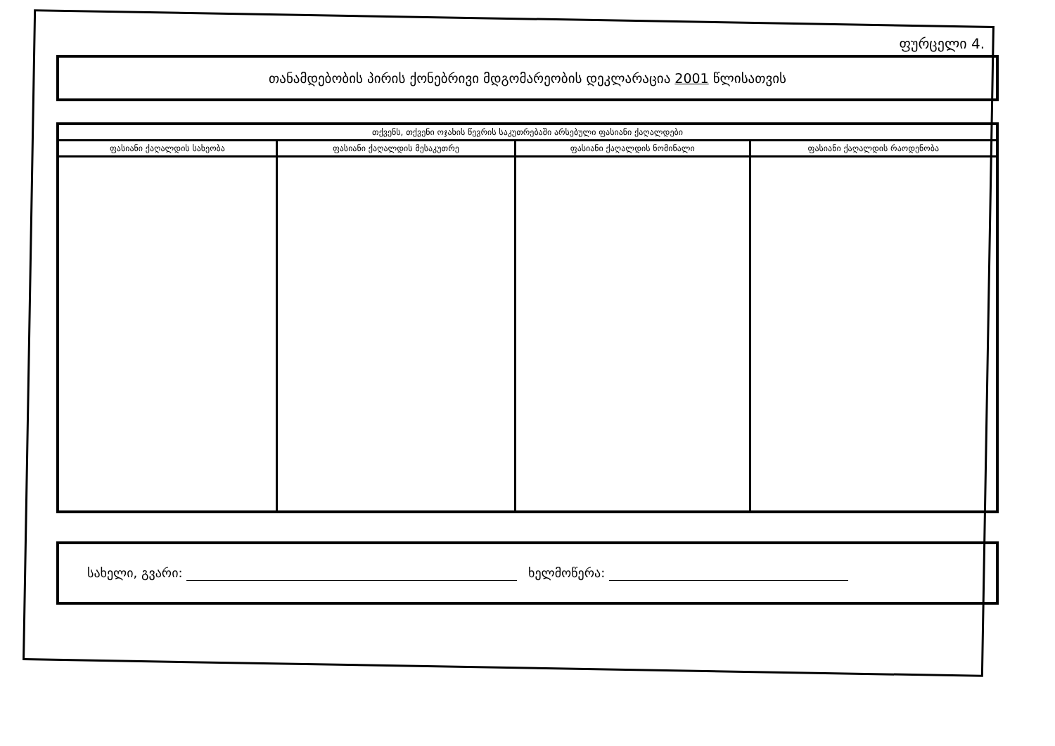ფურცელი 4.
თანამდებობის პირის ქონებრივი მდგომარეობის დეკლარაცია 2001 წლისათვის
| თქვენს, თქვენი ოჯახის წევრის საკუთრებაში არსებული ფასიანი ქაღალდები | | | |
| --- | --- | --- | --- |
| ფასიანი ქაღალდის სახეობა | ფასიანი ქაღალდის მესაკუთრე | ფასიანი ქაღალდის ნომინალი | ფასიანი ქაღალდის რაოდენობა |
სახელი, გვარი: ხელმოწერა: